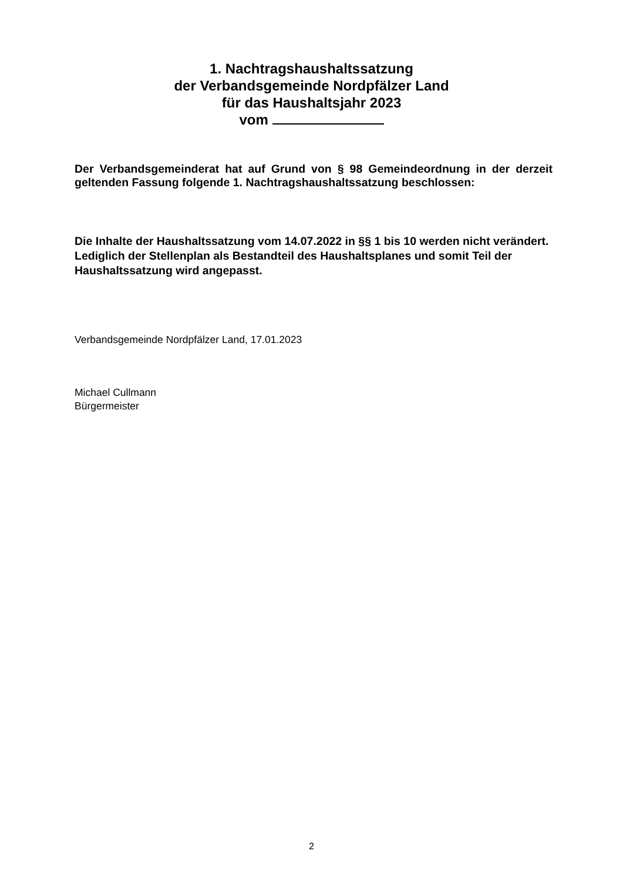1. Nachtragshaushaltssatzung
der Verbandsgemeinde Nordpfälzer Land
für das Haushaltsjahr 2023
vom
Der Verbandsgemeinderat hat auf Grund von § 98 Gemeindeordnung in der derzeit geltenden Fassung folgende 1. Nachtragshaushaltssatzung beschlossen:
Die Inhalte der Haushaltssatzung vom 14.07.2022 in §§ 1 bis 10 werden nicht verändert. Lediglich der Stellenplan als Bestandteil des Haushaltsplanes und somit Teil der Haushaltssatzung wird angepasst.
Verbandsgemeinde Nordpfälzer Land, 17.01.2023
Michael Cullmann
Bürgermeister
2